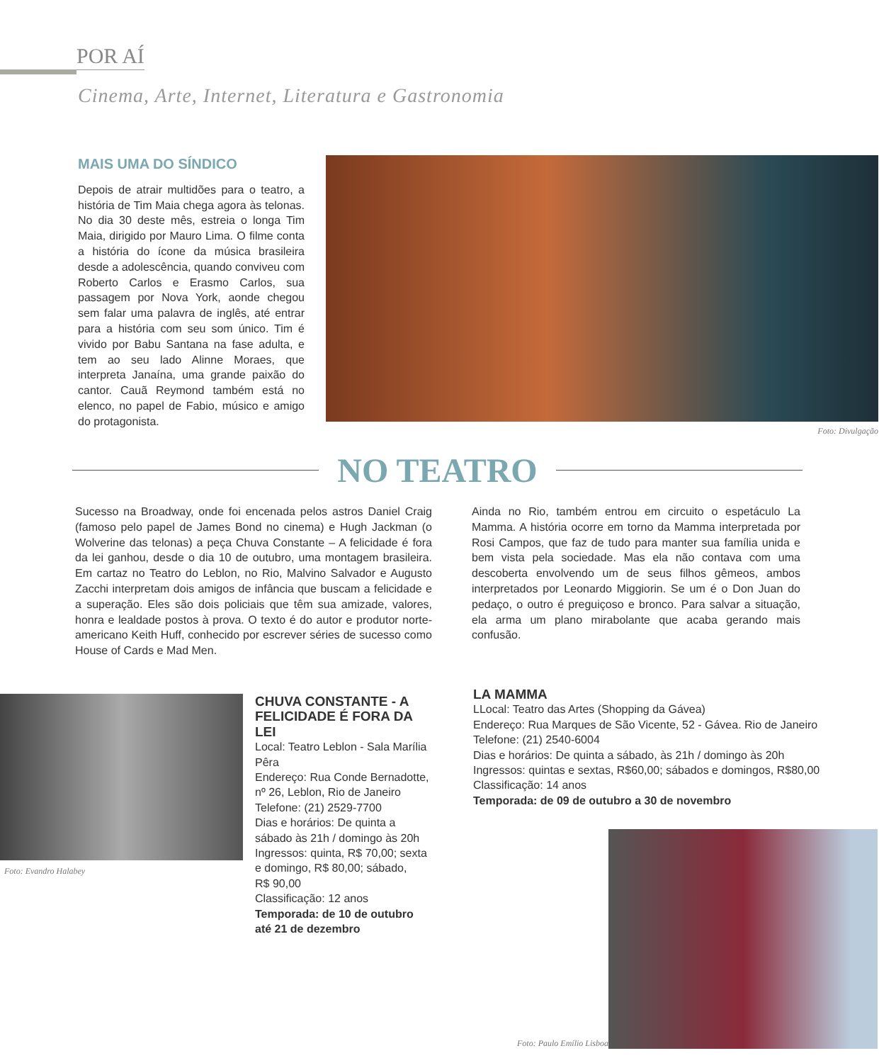POR AÍ
Cinema, Arte, Internet, Literatura e Gastronomia
MAIS UMA DO SÍNDICO
Depois de atrair multidões para o teatro, a história de Tim Maia chega agora às telonas. No dia 30 deste mês, estreia o longa Tim Maia, dirigido por Mauro Lima. O filme conta a história do ícone da música brasileira desde a adolescência, quando conviveu com Roberto Carlos e Erasmo Carlos, sua passagem por Nova York, aonde chegou sem falar uma palavra de inglês, até entrar para a história com seu som único. Tim é vivido por Babu Santana na fase adulta, e tem ao seu lado Alinne Moraes, que interpreta Janaína, uma grande paixão do cantor. Cauã Reymond também está no elenco, no papel de Fabio, músico e amigo do protagonista.
Foto: Divulgação
NO TEATRO
Sucesso na Broadway, onde foi encenada pelos astros Daniel Craig (famoso pelo papel de James Bond no cinema) e Hugh Jackman (o Wolverine das telonas) a peça Chuva Constante – A felicidade é fora da lei ganhou, desde o dia 10 de outubro, uma montagem brasileira. Em cartaz no Teatro do Leblon, no Rio, Malvino Salvador e Augusto Zacchi interpretam dois amigos de infância que buscam a felicidade e a superação. Eles são dois policiais que têm sua amizade, valores, honra e lealdade postos à prova. O texto é do autor e produtor norte-americano Keith Huff, conhecido por escrever séries de sucesso como House of Cards e Mad Men.
Ainda no Rio, também entrou em circuito o espetáculo La Mamma. A história ocorre em torno da Mamma interpretada por Rosi Campos, que faz de tudo para manter sua família unida e bem vista pela sociedade. Mas ela não contava com uma descoberta envolvendo um de seus filhos gêmeos, ambos interpretados por Leonardo Miggiorin. Se um é o Don Juan do pedaço, o outro é preguiçoso e bronco. Para salvar a situação, ela arma um plano mirabolante que acaba gerando mais confusão.
Foto: Evandro Halabey
CHUVA CONSTANTE - A FELICIDADE É FORA DA LEI
Local: Teatro Leblon - Sala Marília Pêra
Endereço: Rua Conde Bernadotte, nº 26, Leblon, Rio de Janeiro
Telefone: (21) 2529-7700
Dias e horários: De quinta a sábado às 21h / domingo às 20h
Ingressos: quinta, R$ 70,00; sexta e domingo, R$ 80,00; sábado,
R$ 90,00
Classificação: 12 anos
Temporada: de 10 de outubro até 21 de dezembro
LA MAMMA
LLocal: Teatro das Artes (Shopping da Gávea)
Endereço: Rua Marques de São Vicente, 52 - Gávea. Rio de Janeiro
Telefone: (21) 2540-6004
Dias e horários: De quinta a sábado, às 21h / domingo às 20h
Ingressos: quintas e sextas, R$60,00; sábados e domingos, R$80,00
Classificação: 14 anos
Temporada: de 09 de outubro a 30 de novembro
Foto: Paulo Emílio Lisboa